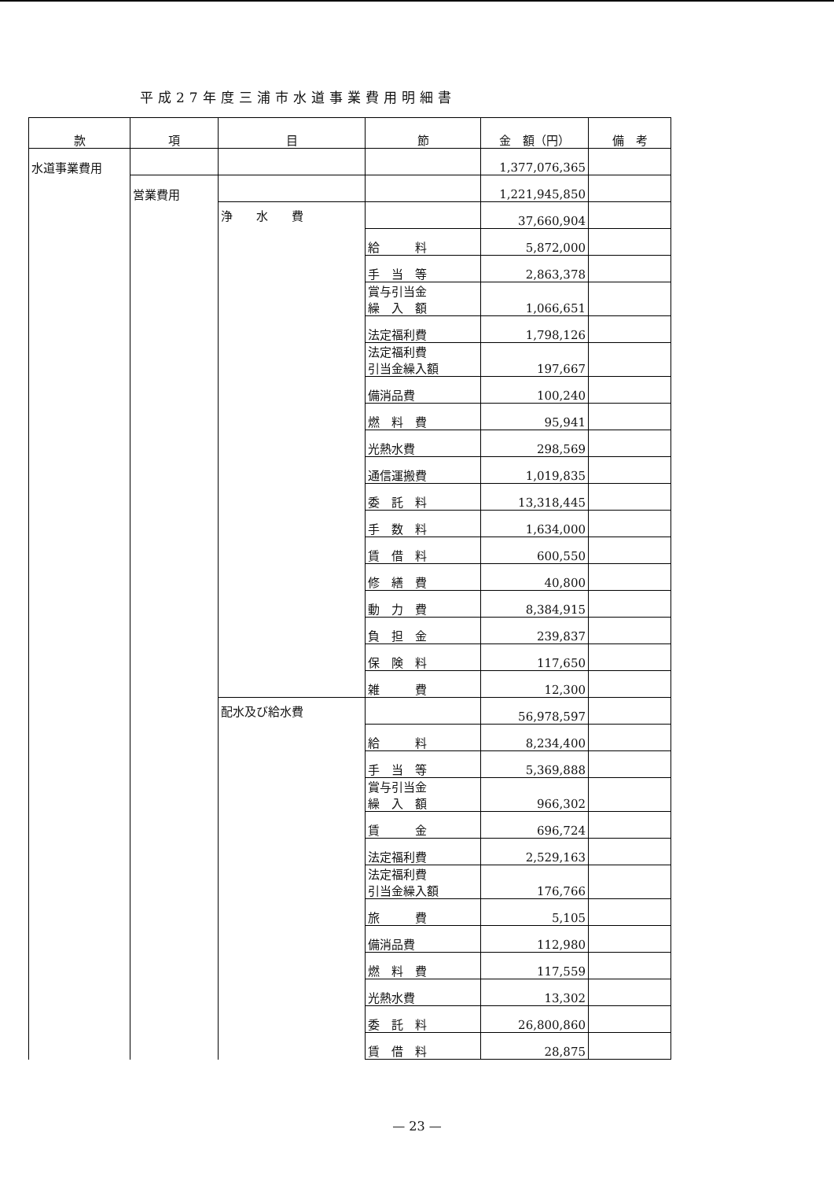平成27年度三浦市水道事業費用明細書
| 款 | 項 | 目 | 節 | 金 額（円） | 備 考 |
| --- | --- | --- | --- | --- | --- |
| 水道事業費用 | | | | 1,377,076,365 | |
| | 営業費用 | | | 1,221,945,850 | |
| | | 浄 水 費 | | 37,660,904 | |
| | | | 給 料 | 5,872,000 | |
| | | | 手 当 等 | 2,863,378 | |
| | | | 賞与引当金 繰 入 額 | 1,066,651 | |
| | | | 法定福利費 | 1,798,126 | |
| | | | 法定福利費 引当金繰入額 | 197,667 | |
| | | | 備消品費 | 100,240 | |
| | | | 燃 料 費 | 95,941 | |
| | | | 光熱水費 | 298,569 | |
| | | | 通信運搬費 | 1,019,835 | |
| | | | 委 託 料 | 13,318,445 | |
| | | | 手 数 料 | 1,634,000 | |
| | | | 賃 借 料 | 600,550 | |
| | | | 修 繕 費 | 40,800 | |
| | | | 動 力 費 | 8,384,915 | |
| | | | 負 担 金 | 239,837 | |
| | | | 保 険 料 | 117,650 | |
| | | | 雑 費 | 12,300 | |
| | | 配水及び給水費 | | 56,978,597 | |
| | | | 給 料 | 8,234,400 | |
| | | | 手 当 等 | 5,369,888 | |
| | | | 賞与引当金 繰 入 額 | 966,302 | |
| | | | 賃 金 | 696,724 | |
| | | | 法定福利費 | 2,529,163 | |
| | | | 法定福利費 引当金繰入額 | 176,766 | |
| | | | 旅 費 | 5,105 | |
| | | | 備消品費 | 112,980 | |
| | | | 燃 料 費 | 117,559 | |
| | | | 光熱水費 | 13,302 | |
| | | | 委 託 料 | 26,800,860 | |
| | | | 賃 借 料 | 28,875 | |
— 23 —